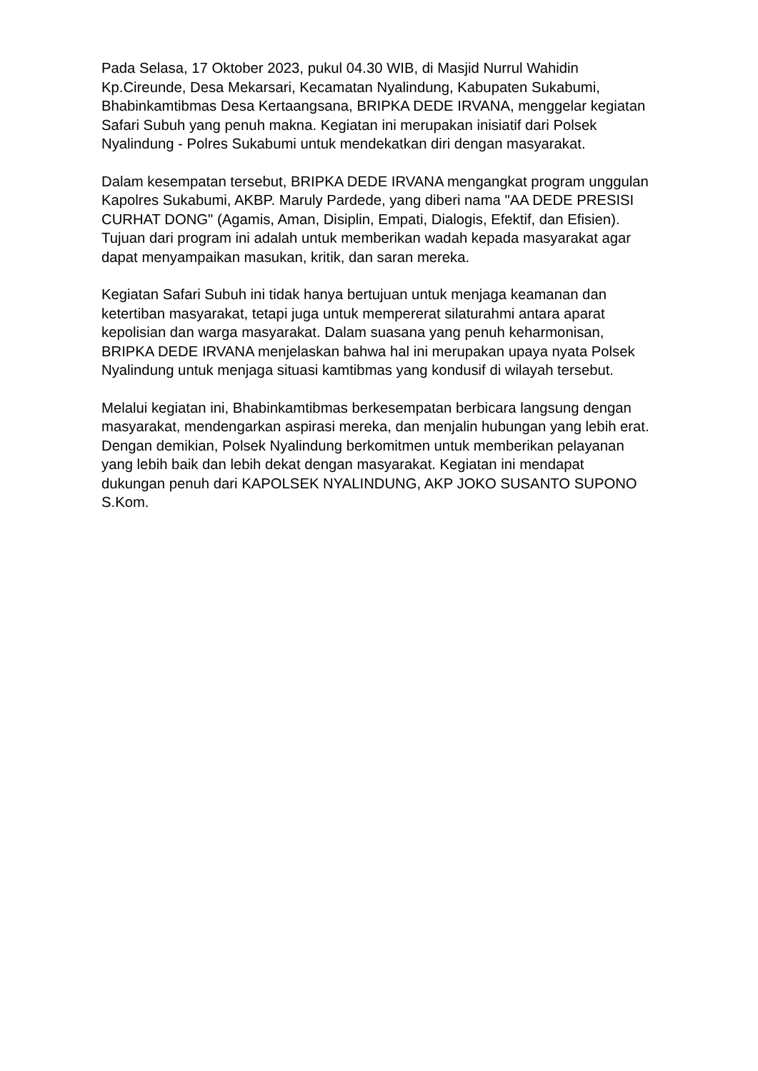Pada Selasa, 17 Oktober 2023, pukul 04.30 WIB, di Masjid Nurrul Wahidin Kp.Cireunde, Desa Mekarsari, Kecamatan Nyalindung, Kabupaten Sukabumi, Bhabinkamtibmas Desa Kertaangsana, BRIPKA DEDE IRVANA, menggelar kegiatan Safari Subuh yang penuh makna. Kegiatan ini merupakan inisiatif dari Polsek Nyalindung - Polres Sukabumi untuk mendekatkan diri dengan masyarakat.
Dalam kesempatan tersebut, BRIPKA DEDE IRVANA mengangkat program unggulan Kapolres Sukabumi, AKBP. Maruly Pardede, yang diberi nama "AA DEDE PRESISI CURHAT DONG" (Agamis, Aman, Disiplin, Empati, Dialogis, Efektif, dan Efisien). Tujuan dari program ini adalah untuk memberikan wadah kepada masyarakat agar dapat menyampaikan masukan, kritik, dan saran mereka.
Kegiatan Safari Subuh ini tidak hanya bertujuan untuk menjaga keamanan dan ketertiban masyarakat, tetapi juga untuk mempererat silaturahmi antara aparat kepolisian dan warga masyarakat. Dalam suasana yang penuh keharmonisan, BRIPKA DEDE IRVANA menjelaskan bahwa hal ini merupakan upaya nyata Polsek Nyalindung untuk menjaga situasi kamtibmas yang kondusif di wilayah tersebut.
Melalui kegiatan ini, Bhabinkamtibmas berkesempatan berbicara langsung dengan masyarakat, mendengarkan aspirasi mereka, dan menjalin hubungan yang lebih erat. Dengan demikian, Polsek Nyalindung berkomitmen untuk memberikan pelayanan yang lebih baik dan lebih dekat dengan masyarakat. Kegiatan ini mendapat dukungan penuh dari KAPOLSEK NYALINDUNG, AKP JOKO SUSANTO SUPONO S.Kom.